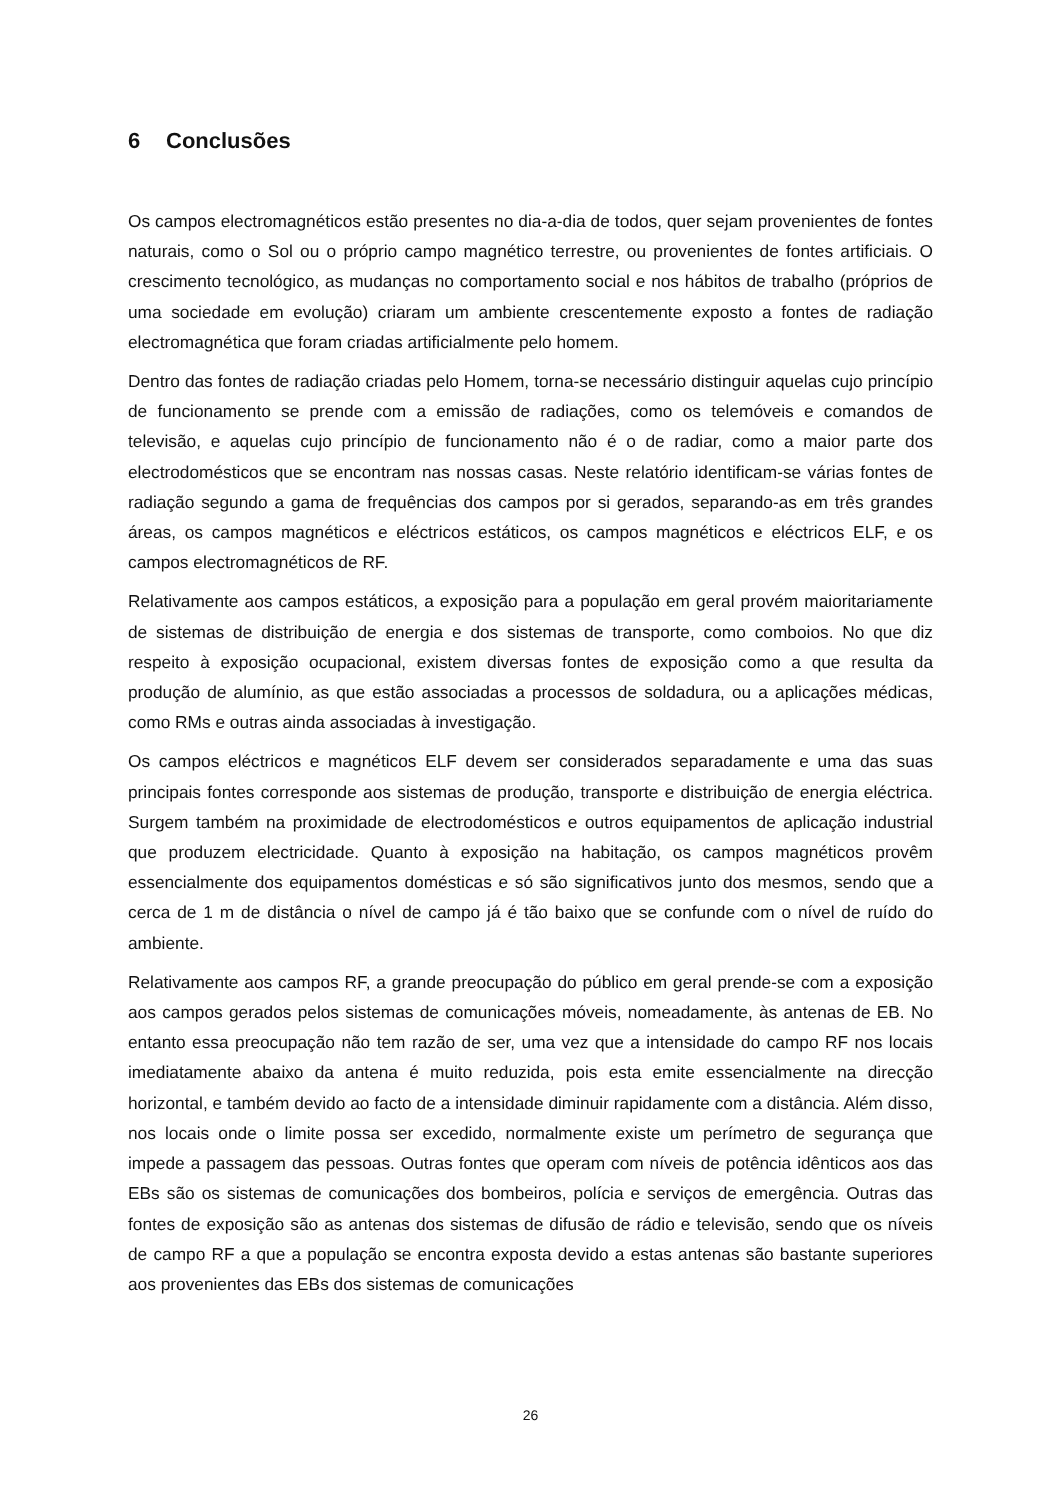6 Conclusões
Os campos electromagnéticos estão presentes no dia-a-dia de todos, quer sejam provenientes de fontes naturais, como o Sol ou o próprio campo magnético terrestre, ou provenientes de fontes artificiais. O crescimento tecnológico, as mudanças no comportamento social e nos hábitos de trabalho (próprios de uma sociedade em evolução) criaram um ambiente crescentemente exposto a fontes de radiação electromagnética que foram criadas artificialmente pelo homem.
Dentro das fontes de radiação criadas pelo Homem, torna-se necessário distinguir aquelas cujo princípio de funcionamento se prende com a emissão de radiações, como os telemóveis e comandos de televisão, e aquelas cujo princípio de funcionamento não é o de radiar, como a maior parte dos electrodomésticos que se encontram nas nossas casas. Neste relatório identificam-se várias fontes de radiação segundo a gama de frequências dos campos por si gerados, separando-as em três grandes áreas, os campos magnéticos e eléctricos estáticos, os campos magnéticos e eléctricos ELF, e os campos electromagnéticos de RF.
Relativamente aos campos estáticos, a exposição para a população em geral provém maioritariamente de sistemas de distribuição de energia e dos sistemas de transporte, como comboios. No que diz respeito à exposição ocupacional, existem diversas fontes de exposição como a que resulta da produção de alumínio, as que estão associadas a processos de soldadura, ou a aplicações médicas, como RMs e outras ainda associadas à investigação.
Os campos eléctricos e magnéticos ELF devem ser considerados separadamente e uma das suas principais fontes corresponde aos sistemas de produção, transporte e distribuição de energia eléctrica. Surgem também na proximidade de electrodomésticos e outros equipamentos de aplicação industrial que produzem electricidade. Quanto à exposição na habitação, os campos magnéticos provêm essencialmente dos equipamentos domésticas e só são significativos junto dos mesmos, sendo que a cerca de 1 m de distância o nível de campo já é tão baixo que se confunde com o nível de ruído do ambiente.
Relativamente aos campos RF, a grande preocupação do público em geral prende-se com a exposição aos campos gerados pelos sistemas de comunicações móveis, nomeadamente, às antenas de EB. No entanto essa preocupação não tem razão de ser, uma vez que a intensidade do campo RF nos locais imediatamente abaixo da antena é muito reduzida, pois esta emite essencialmente na direcção horizontal, e também devido ao facto de a intensidade diminuir rapidamente com a distância. Além disso, nos locais onde o limite possa ser excedido, normalmente existe um perímetro de segurança que impede a passagem das pessoas. Outras fontes que operam com níveis de potência idênticos aos das EBs são os sistemas de comunicações dos bombeiros, polícia e serviços de emergência. Outras das fontes de exposição são as antenas dos sistemas de difusão de rádio e televisão, sendo que os níveis de campo RF a que a população se encontra exposta devido a estas antenas são bastante superiores aos provenientes das EBs dos sistemas de comunicações
26